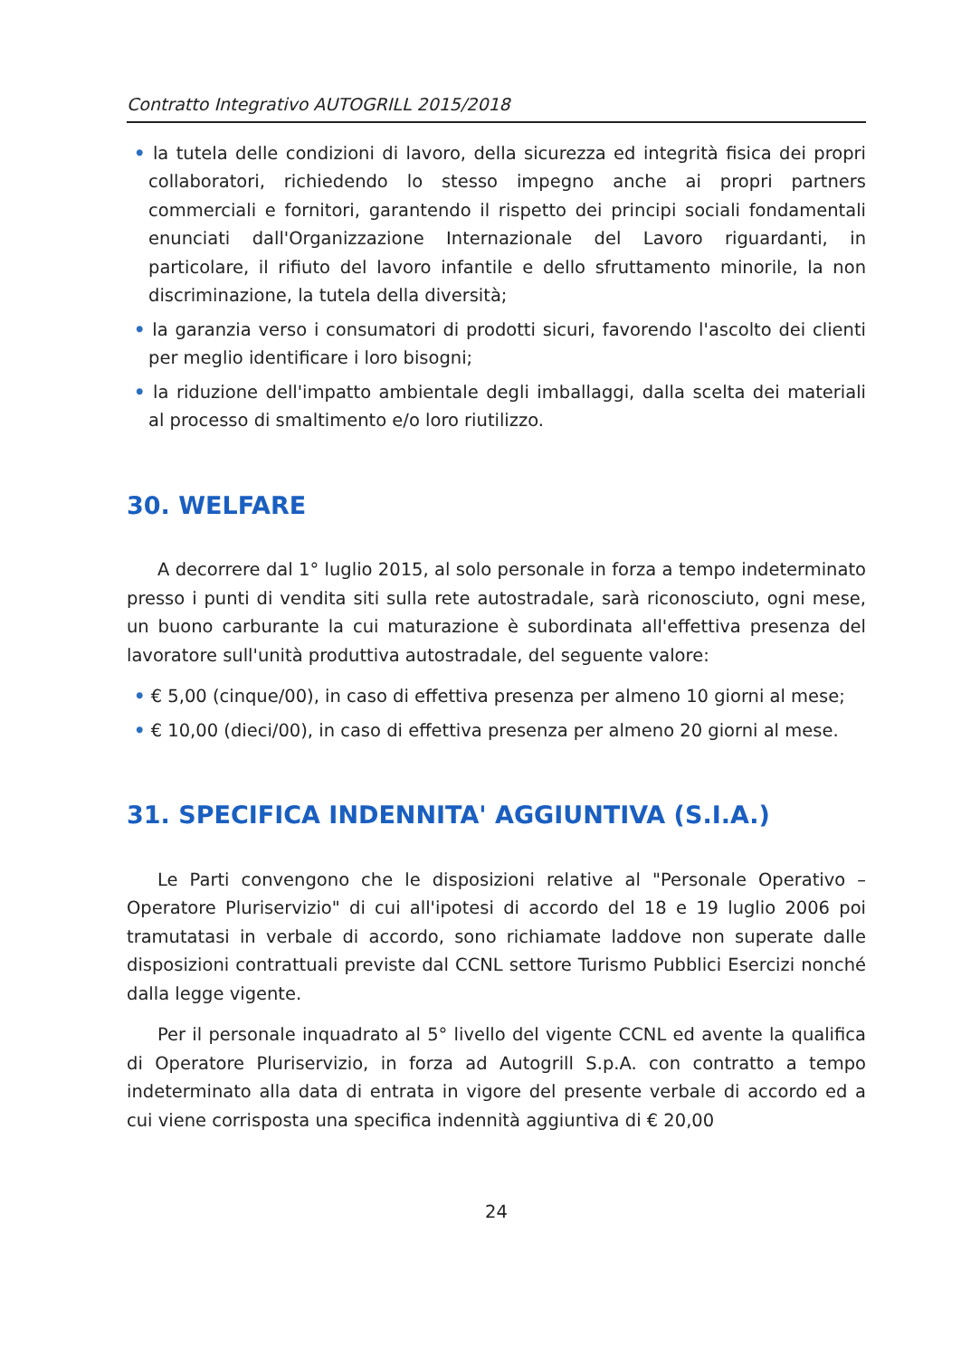Contratto Integrativo AUTOGRILL 2015/2018
• la tutela delle condizioni di lavoro, della sicurezza ed integrità fisica dei propri collaboratori, richiedendo lo stesso impegno anche ai propri partners commerciali e fornitori, garantendo il rispetto dei principi sociali fondamentali enunciati dall'Organizzazione Internazionale del Lavoro riguardanti, in particolare, il rifiuto del lavoro infantile e dello sfruttamento minorile, la non discriminazione, la tutela della diversità;
• la garanzia verso i consumatori di prodotti sicuri, favorendo l'ascolto dei clienti per meglio identificare i loro bisogni;
• la riduzione dell'impatto ambientale degli imballaggi, dalla scelta dei materiali al processo di smaltimento e/o loro riutilizzo.
30. WELFARE
A decorrere dal 1° luglio 2015, al solo personale in forza a tempo indeterminato presso i punti di vendita siti sulla rete autostradale, sarà riconosciuto, ogni mese, un buono carburante la cui maturazione è subordinata all'effettiva presenza del lavoratore sull'unità produttiva autostradale, del seguente valore:
• € 5,00 (cinque/00), in caso di effettiva presenza per almeno 10 giorni al mese;
• € 10,00 (dieci/00), in caso di effettiva presenza per almeno 20 giorni al mese.
31. SPECIFICA INDENNITA' AGGIUNTIVA (S.I.A.)
Le Parti convengono che le disposizioni relative al "Personale Operativo – Operatore Pluriservizio" di cui all'ipotesi di accordo del 18 e 19 luglio 2006 poi tramutatasi in verbale di accordo, sono richiamate laddove non superate dalle disposizioni contrattuali previste dal CCNL settore Turismo Pubblici Esercizi nonché dalla legge vigente.
Per il personale inquadrato al 5° livello del vigente CCNL ed avente la qualifica di Operatore Pluriservizio, in forza ad Autogrill S.p.A. con contratto a tempo indeterminato alla data di entrata in vigore del presente verbale di accordo ed a cui viene corrisposta una specifica indennità aggiuntiva di € 20,00
24